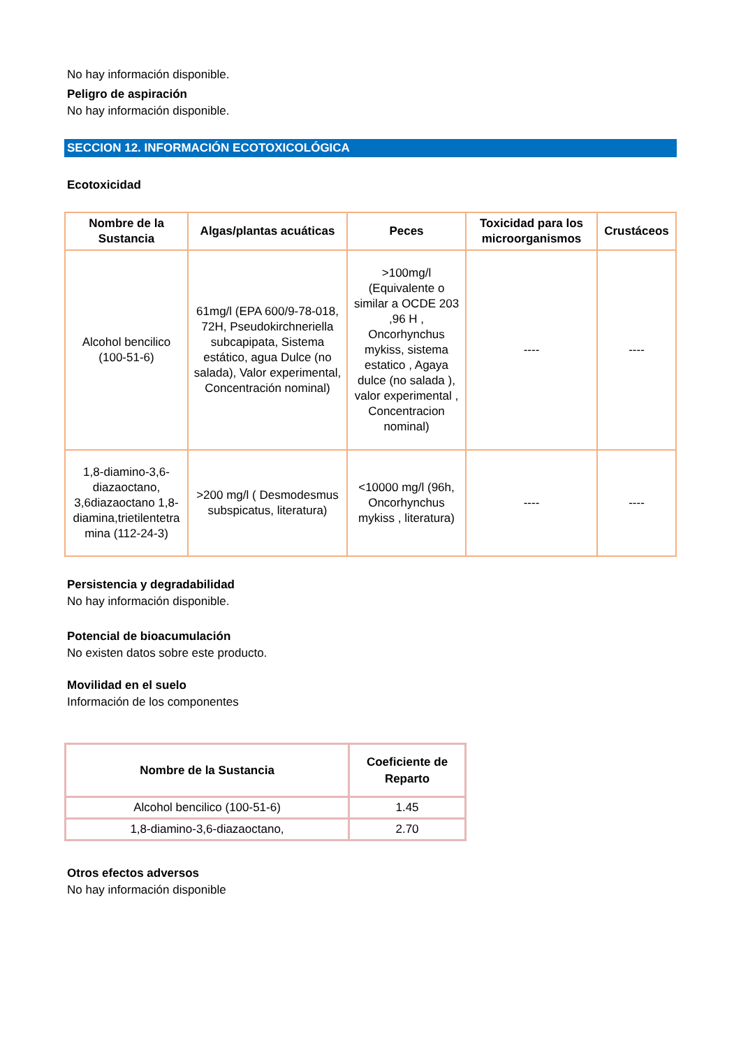No hay información disponible.
Peligro de aspiración
No hay información disponible.
SECCION 12. INFORMACIÓN ECOTOXICOLÓGICA
Ecotoxicidad
| Nombre de la Sustancia | Algas/plantas acuáticas | Peces | Toxicidad para los microorganismos | Crustáceos |
| --- | --- | --- | --- | --- |
| Alcohol bencilico (100-51-6) | 61mg/l (EPA 600/9-78-018, 72H, Pseudokirchneriella subcapipata, Sistema estático, agua Dulce (no salada), Valor experimental, Concentración nominal) | >100mg/l (Equivalente o similar a OCDE 203 ,96 H , Oncorhynchus mykiss, sistema estatico , Agaya dulce (no salada ), valor experimental , Concentracion nominal) | ---- | ---- |
| 1,8-diamino-3,6-diazaoctano, 3,6diazaoctano 1,8-diamina,trietilentetra mina (112-24-3) | >200 mg/l ( Desmodesmus subspicatus, literatura) | <10000 mg/l (96h, Oncorhynchus mykiss , literatura) | ---- | ---- |
Persistencia y degradabilidad
No hay información disponible.
Potencial de bioacumulación
No existen datos sobre este producto.
Movilidad en el suelo
Información de los componentes
| Nombre de la Sustancia | Coeficiente de Reparto |
| --- | --- |
| Alcohol bencilico (100-51-6) | 1.45 |
| 1,8-diamino-3,6-diazaoctano, | 2.70 |
Otros efectos adversos
No hay información disponible